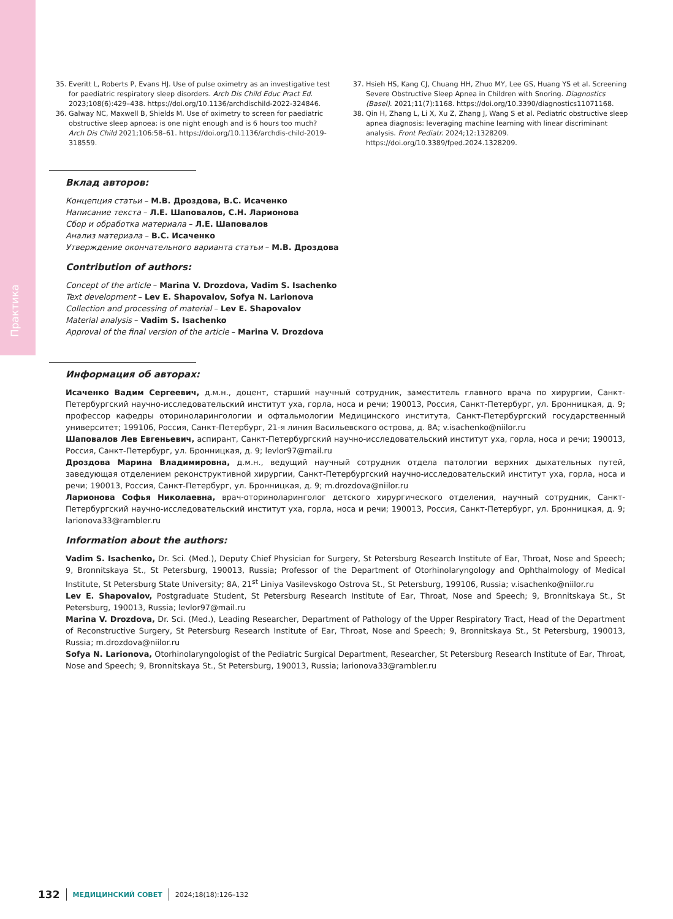Практика
35. Everitt L, Roberts P, Evans HJ. Use of pulse oximetry as an investigative test for paediatric respiratory sleep disorders. Arch Dis Child Educ Pract Ed. 2023;108(6):429–438. https://doi.org/10.1136/archdischild-2022-324846.
36. Galway NC, Maxwell B, Shields M. Use of oximetry to screen for paediatric obstructive sleep apnoea: is one night enough and is 6 hours too much? Arch Dis Child 2021;106:58–61. https://doi.org/10.1136/archdis-child-2019-318559.
37. Hsieh HS, Kang CJ, Chuang HH, Zhuo MY, Lee GS, Huang YS et al. Screening Severe Obstructive Sleep Apnea in Children with Snoring. Diagnostics (Basel). 2021;11(7):1168. https://doi.org/10.3390/diagnostics11071168.
38. Qin H, Zhang L, Li X, Xu Z, Zhang J, Wang S et al. Pediatric obstructive sleep apnea diagnosis: leveraging machine learning with linear discriminant analysis. Front Pediatr. 2024;12:1328209. https://doi.org/10.3389/fped.2024.1328209.
Вклад авторов:
Концепция статьи – М.В. Дроздова, В.С. Исаченко
Написание текста – Л.Е. Шаповалов, С.Н. Ларионова
Сбор и обработка материала – Л.Е. Шаповалов
Анализ материала – В.С. Исаченко
Утверждение окончательного варианта статьи – М.В. Дроздова
Contribution of authors:
Concept of the article – Marina V. Drozdova, Vadim S. Isachenko
Text development – Lev E. Shapovalov, Sofya N. Larionova
Collection and processing of material – Lev E. Shapovalov
Material analysis – Vadim S. Isachenko
Approval of the final version of the article – Marina V. Drozdova
Информация об авторах:
Исаченко Вадим Сергеевич, д.м.н., доцент, старший научный сотрудник, заместитель главного врача по хирургии, Санкт-Петербургский научно-исследовательский институт уха, горла, носа и речи; 190013, Россия, Санкт-Петербург, ул. Бронницкая, д. 9; профессор кафедры оториноларингологии и офтальмологии Медицинского института, Санкт-Петербургский государственный университет; 199106, Россия, Санкт-Петербург, 21-я линия Васильевского острова, д. 8А; v.isachenko@niilor.ru
Шаповалов Лев Евгеньевич, аспирант, Санкт-Петербургский научно-исследовательский институт уха, горла, носа и речи; 190013, Россия, Санкт-Петербург, ул. Бронницкая, д. 9; levlor97@mail.ru
Дроздова Марина Владимировна, д.м.н., ведущий научный сотрудник отдела патологии верхних дыхательных путей, заведующая отделением реконструктивной хирургии, Санкт-Петербургский научно-исследовательский институт уха, горла, носа и речи; 190013, Россия, Санкт-Петербург, ул. Бронницкая, д. 9; m.drozdova@niilor.ru
Ларионова Софья Николаевна, врач-оториноларинголог детского хирургического отделения, научный сотрудник, Санкт-Петербургский научно-исследовательский институт уха, горла, носа и речи; 190013, Россия, Санкт-Петербург, ул. Бронницкая, д. 9; larionova33@rambler.ru
Information about the authors:
Vadim S. Isachenko, Dr. Sci. (Med.), Deputy Chief Physician for Surgery, St Petersburg Research Institute of Ear, Throat, Nose and Speech; 9, Bronnitskaya St., St Petersburg, 190013, Russia; Professor of the Department of Otorhinolaryngology and Ophthalmology of Medical Institute, St Petersburg State University; 8A, 21<sup>st</sup> Liniya Vasilevskogo Ostrova St., St Petersburg, 199106, Russia; v.isachenko@niilor.ru
Lev E. Shapovalov, Postgraduate Student, St Petersburg Research Institute of Ear, Throat, Nose and Speech; 9, Bronnitskaya St., St Petersburg, 190013, Russia; levlor97@mail.ru
Marina V. Drozdova, Dr. Sci. (Med.), Leading Researcher, Department of Pathology of the Upper Respiratory Tract, Head of the Department of Reconstructive Surgery, St Petersburg Research Institute of Ear, Throat, Nose and Speech; 9, Bronnitskaya St., St Petersburg, 190013, Russia; m.drozdova@niilor.ru
Sofya N. Larionova, Otorhinolaryngologist of the Pediatric Surgical Department, Researcher, St Petersburg Research Institute of Ear, Throat, Nose and Speech; 9, Bronnitskaya St., St Petersburg, 190013, Russia; larionova33@rambler.ru
132 МЕДИЦИНСКИЙ СОВЕТ 2024;18(18):126–132